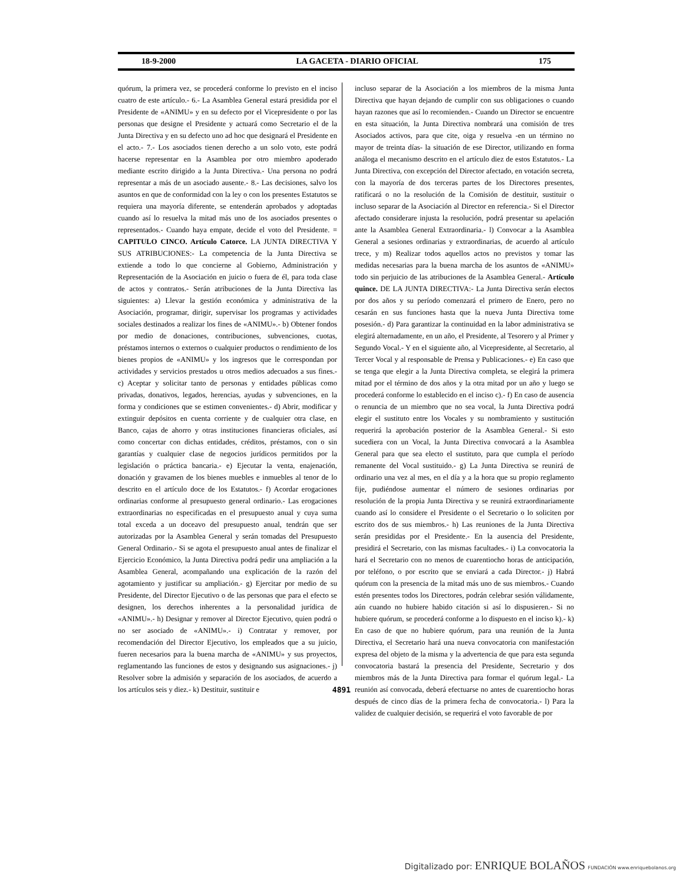18-9-2000 LA GACETA - DIARIO OFICIAL 175
quórum, la primera vez, se procederá conforme lo previsto en el inciso cuatro de este artículo.- 6.- La Asamblea General estará presidida por el Presidente de «ANIMU» y en su defecto por el Vicepresidente o por las personas que designe el Presidente y actuará como Secretario el de la Junta Directiva y en su defecto uno ad hoc que designará el Presidente en el acto.- 7.- Los asociados tienen derecho a un solo voto, este podrá hacerse representar en la Asamblea por otro miembro apoderado mediante escrito dirigido a la Junta Directiva.- Una persona no podrá representar a más de un asociado ausente.- 8.- Las decisiones, salvo los asuntos en que de conformidad con la ley o con los presentes Estatutos se requiera una mayoría diferente, se entenderán aprobados y adoptadas cuando así lo resuelva la mitad más uno de los asociados presentes o representados.- Cuando haya empate, decide el voto del Presidente. = CAPITULO CINCO. Artículo Catorce. LA JUNTA DIRECTIVA Y SUS ATRIBUCIONES:- La competencia de la Junta Directiva se extiende a todo lo que concierne al Gobierno, Administración y Representación de la Asociación en juicio o fuera de él, para toda clase de actos y contratos.- Serán atribuciones de la Junta Directiva las siguientes: a) Llevar la gestión económica y administrativa de la Asociación, programar, dirigir, supervisar los programas y actividades sociales destinados a realizar los fines de «ANIMU».- b) Obtener fondos por medio de donaciones, contribuciones, subvenciones, cuotas, préstamos internos o externos o cualquier productos o rendimiento de los bienes propios de «ANIMU» y los ingresos que le correspondan por actividades y servicios prestados u otros medios adecuados a sus fines.- c) Aceptar y solicitar tanto de personas y entidades públicas como privadas, donativos, legados, herencias, ayudas y subvenciones, en la forma y condiciones que se estimen convenientes.- d) Abrir, modificar y extinguir depósitos en cuenta corriente y de cualquier otra clase, en Banco, cajas de ahorro y otras instituciones financieras oficiales, así como concertar con dichas entidades, créditos, préstamos, con o sin garantías y cualquier clase de negocios jurídicos permitidos por la legislación o práctica bancaria.- e) Ejecutar la venta, enajenación, donación y gravamen de los bienes muebles e inmuebles al tenor de lo descrito en el artículo doce de los Estatutos.- f) Acordar erogaciones ordinarias conforme al presupuesto general ordinario.- Las erogaciones extraordinarias no especificadas en el presupuesto anual y cuya suma total exceda a un doceavo del presupuesto anual, tendrán que ser autorizadas por la Asamblea General y serán tomadas del Presupuesto General Ordinario.- Si se agota el presupuesto anual antes de finalizar el Ejercicio Económico, la Junta Directiva podrá pedir una ampliación a la Asamblea General, acompañando una explicación de la razón del agotamiento y justificar su ampliación.- g) Ejercitar por medio de su Presidente, del Director Ejecutivo o de las personas que para el efecto se designen, los derechos inherentes a la personalidad jurídica de «ANIMU».- h) Designar y remover al Director Ejecutivo, quien podrá o no ser asociado de «ANIMU».- i) Contratar y remover, por recomendación del Director Ejecutivo, los empleados que a su juicio, fueren necesarios para la buena marcha de «ANIMU» y sus proyectos, reglamentando las funciones de estos y designando sus asignaciones.- j) Resolver sobre la admisión y separación de los asociados, de acuerdo a los artículos seis y diez.- k) Destituir, sustituir e
incluso separar de la Asociación a los miembros de la misma Junta Directiva que hayan dejando de cumplir con sus obligaciones o cuando hayan razones que así lo recomienden.- Cuando un Director se encuentre en esta situación, la Junta Directiva nombrará una comisión de tres Asociados activos, para que cite, oiga y resuelva -en un término no mayor de treinta días- la situación de ese Director, utilizando en forma análoga el mecanismo descrito en el artículo diez de estos Estatutos.- La Junta Directiva, con excepción del Director afectado, en votación secreta, con la mayoría de dos terceras partes de los Directores presentes, ratificará o no la resolución de la Comisión de destituir, sustituir o incluso separar de la Asociación al Director en referencia.- Si el Director afectado considerare injusta la resolución, podrá presentar su apelación ante la Asamblea General Extraordinaria.- l) Convocar a la Asamblea General a sesiones ordinarias y extraordinarias, de acuerdo al artículo trece, y m) Realizar todos aquellos actos no previstos y tomar las medidas necesarias para la buena marcha de los asuntos de «ANIMU» todo sin perjuicio de las atribuciones de la Asamblea General.- Artículo quince. DE LA JUNTA DIRECTIVA:- La Junta Directiva serán electos por dos años y su período comenzará el primero de Enero, pero no cesarán en sus funciones hasta que la nueva Junta Directiva tome posesión.- d) Para garantizar la continuidad en la labor administrativa se elegirá alternadamente, en un año, el Presidente, al Tesorero y al Primer y Segundo Vocal.- Y en el siguiente año, al Vicepresidente, al Secretario, al Tercer Vocal y al responsable de Prensa y Publicaciones.- e) En caso que se tenga que elegir a la Junta Directiva completa, se elegirá la primera mitad por el término de dos años y la otra mitad por un año y luego se procederá conforme lo establecido en el inciso c).- f) En caso de ausencia o renuncia de un miembro que no sea vocal, la Junta Directiva podrá elegir el sustituto entre los Vocales y su nombramiento y sustitución requerirá la aprobación posterior de la Asamblea General.- Si esto sucediera con un Vocal, la Junta Directiva convocará a la Asamblea General para que sea electo el sustituto, para que cumpla el período remanente del Vocal sustituido.- g) La Junta Directiva se reunirá de ordinario una vez al mes, en el día y a la hora que su propio reglamento fije, pudiéndose aumentar el número de sesiones ordinarias por resolución de la propia Junta Directiva y se reunirá extraordinariamente cuando así lo considere el Presidente o el Secretario o lo soliciten por escrito dos de sus miembros.- h) Las reuniones de la Junta Directiva serán presididas por el Presidente.- En la ausencia del Presidente, presidirá el Secretario, con las mismas facultades.- i) La convocatoria la hará el Secretario con no menos de cuarentiocho horas de anticipación, por teléfono, o por escrito que se enviará a cada Director.- j) Habrá quórum con la presencia de la mitad más uno de sus miembros.- Cuando estén presentes todos los Directores, podrán celebrar sesión válidamente, aún cuando no hubiere habido citación si así lo dispusieren.- Si no hubiere quórum, se procederá conforme a lo dispuesto en el inciso k).- k) En caso de que no hubiere quórum, para una reunión de la Junta Directiva, el Secretario hará una nueva convocatoria con manifestación expresa del objeto de la misma y la advertencia de que para esta segunda convocatoria bastará la presencia del Presidente, Secretario y dos miembros más de la Junta Directiva para formar el quórum legal.- La reunión así convocada, deberá efectuarse no antes de cuarentiocho horas después de cinco días de la primera fecha de convocatoria.- l) Para la validez de cualquier decisión, se requerirá el voto favorable de por
4891
Digitalizado por: ENRIQUE BOLAÑOS FUNDACIÓN www.enriquebolanos.org